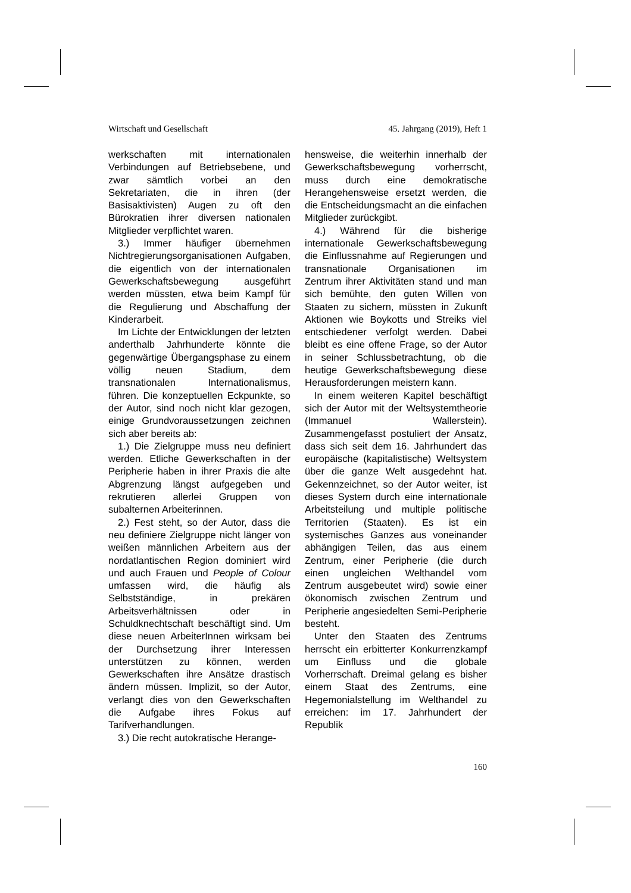Wirtschaft und Gesellschaft 45. Jahrgang (2019), Heft 1
werkschaften mit internationalen Verbindungen auf Betriebsebene, und zwar sämtlich vorbei an den Sekretariaten, die in ihren (der Basisaktivisten) Augen zu oft den Bürokratien ihrer diversen nationalen Mitglieder verpflichtet waren.
3.) Immer häufiger übernehmen Nichtregierungsorganisationen Aufgaben, die eigentlich von der internationalen Gewerkschaftsbewegung ausgeführt werden müssten, etwa beim Kampf für die Regulierung und Abschaffung der Kinderarbeit.
Im Lichte der Entwicklungen der letzten anderthalb Jahrhunderte könnte die gegenwärtige Übergangsphase zu einem völlig neuen Stadium, dem transnationalen Internationalismus, führen. Die konzeptuellen Eckpunkte, so der Autor, sind noch nicht klar gezogen, einige Grundvoraussetzungen zeichnen sich aber bereits ab:
1.) Die Zielgruppe muss neu definiert werden. Etliche Gewerkschaften in der Peripherie haben in ihrer Praxis die alte Abgrenzung längst aufgegeben und rekrutieren allerlei Gruppen von subalternen Arbeiterinnen.
2.) Fest steht, so der Autor, dass die neu definiere Zielgruppe nicht länger von weißen männlichen Arbeitern aus der nordatlantischen Region dominiert wird und auch Frauen und People of Colour umfassen wird, die häufig als Selbstständige, in prekären Arbeitsverhältnissen oder in Schuldknechtschaft beschäftigt sind. Um diese neuen ArbeiterInnen wirksam bei der Durchsetzung ihrer Interessen unterstützen zu können, werden Gewerkschaften ihre Ansätze drastisch ändern müssen. Implizit, so der Autor, verlangt dies von den Gewerkschaften die Aufgabe ihres Fokus auf Tarifverhandlungen.
3.) Die recht autokratische Herange-
hensweise, die weiterhin innerhalb der Gewerkschaftsbewegung vorherrscht, muss durch eine demokratische Herangehensweise ersetzt werden, die die Entscheidungsmacht an die einfachen Mitglieder zurückgibt.
4.) Während für die bisherige internationale Gewerkschaftsbewegung die Einflussnahme auf Regierungen und transnationale Organisationen im Zentrum ihrer Aktivitäten stand und man sich bemühte, den guten Willen von Staaten zu sichern, müssten in Zukunft Aktionen wie Boykotts und Streiks viel entschiedener verfolgt werden. Dabei bleibt es eine offene Frage, so der Autor in seiner Schlussbetrachtung, ob die heutige Gewerkschaftsbewegung diese Herausforderungen meistern kann.
In einem weiteren Kapitel beschäftigt sich der Autor mit der Weltsystemtheorie (Immanuel Wallerstein). Zusammengefasst postuliert der Ansatz, dass sich seit dem 16. Jahrhundert das europäische (kapitalistische) Weltsystem über die ganze Welt ausgedehnt hat. Gekennzeichnet, so der Autor weiter, ist dieses System durch eine internationale Arbeitsteilung und multiple politische Territorien (Staaten). Es ist ein systemisches Ganzes aus voneinander abhängigen Teilen, das aus einem Zentrum, einer Peripherie (die durch einen ungleichen Welthandel vom Zentrum ausgebeutet wird) sowie einer ökonomisch zwischen Zentrum und Peripherie angesiedelten Semi-Peripherie besteht.
Unter den Staaten des Zentrums herrscht ein erbitterter Konkurrenzkampf um Einfluss und die globale Vorherrschaft. Dreimal gelang es bisher einem Staat des Zentrums, eine Hegemonialstellung im Welthandel zu erreichen: im 17. Jahrhundert der Republik
160